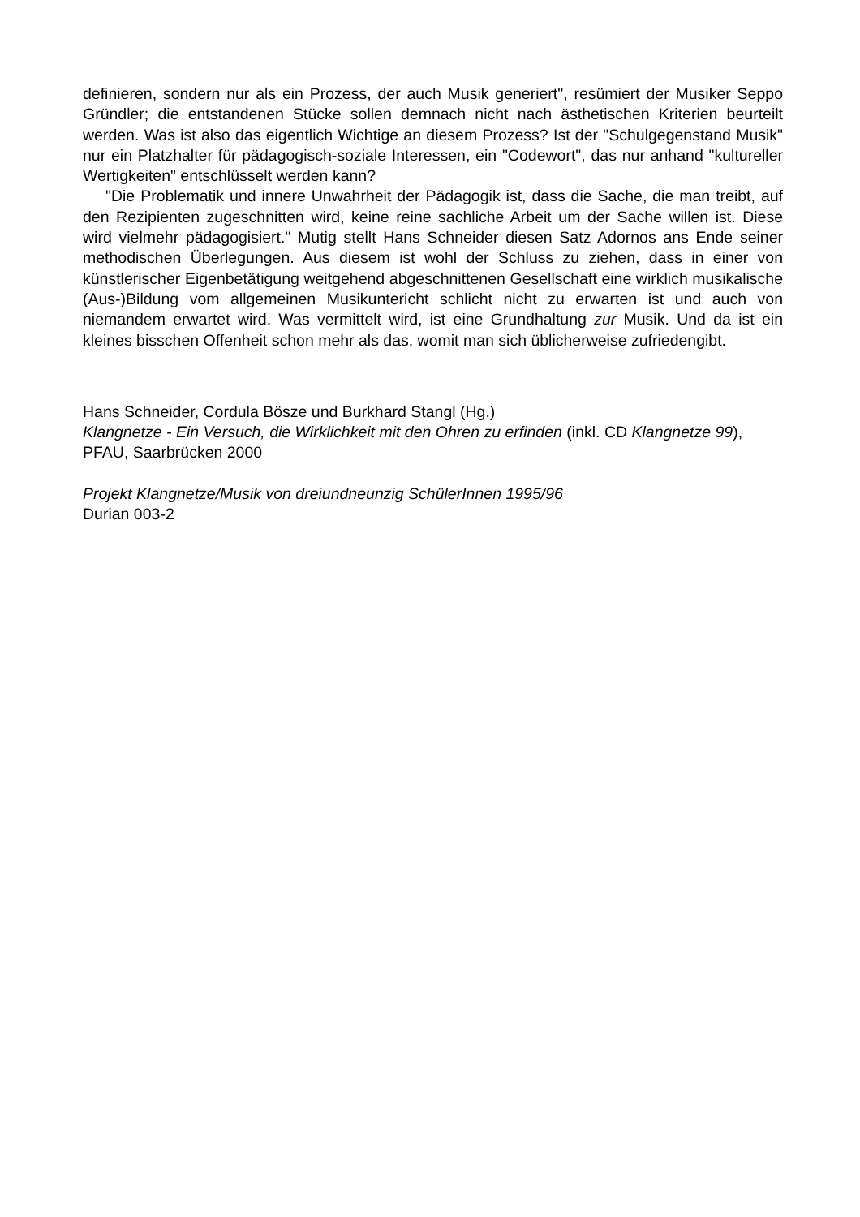definieren, sondern nur als ein Prozess, der auch Musik generiert", resümiert der Musiker Seppo Gründler; die entstandenen Stücke sollen demnach nicht nach ästhetischen Kriterien beurteilt werden. Was ist also das eigentlich Wichtige an diesem Prozess? Ist der "Schulgegenstand Musik" nur ein Platzhalter für pädagogisch-soziale Interessen, ein "Codewort", das nur anhand "kultureller Wertigkeiten" entschlüsselt werden kann?
"Die Problematik und innere Unwahrheit der Pädagogik ist, dass die Sache, die man treibt, auf den Rezipienten zugeschnitten wird, keine reine sachliche Arbeit um der Sache willen ist. Diese wird vielmehr pädagogisiert." Mutig stellt Hans Schneider diesen Satz Adornos ans Ende seiner methodischen Überlegungen. Aus diesem ist wohl der Schluss zu ziehen, dass in einer von künstlerischer Eigenbetätigung weitgehend abgeschnittenen Gesellschaft eine wirklich musikalische (Aus-)Bildung vom allgemeinen Musikuntericht schlicht nicht zu erwarten ist und auch von niemandem erwartet wird. Was vermittelt wird, ist eine Grundhaltung zur Musik. Und da ist ein kleines bisschen Offenheit schon mehr als das, womit man sich üblicherweise zufriedengibt.
Hans Schneider, Cordula Bösze und Burkhard Stangl (Hg.)
Klangnetze - Ein Versuch, die Wirklichkeit mit den Ohren zu erfinden (inkl. CD Klangnetze 99), PFAU, Saarbrücken 2000
Projekt Klangnetze/Musik von dreiundneunzig SchülerInnen 1995/96
Durian 003-2